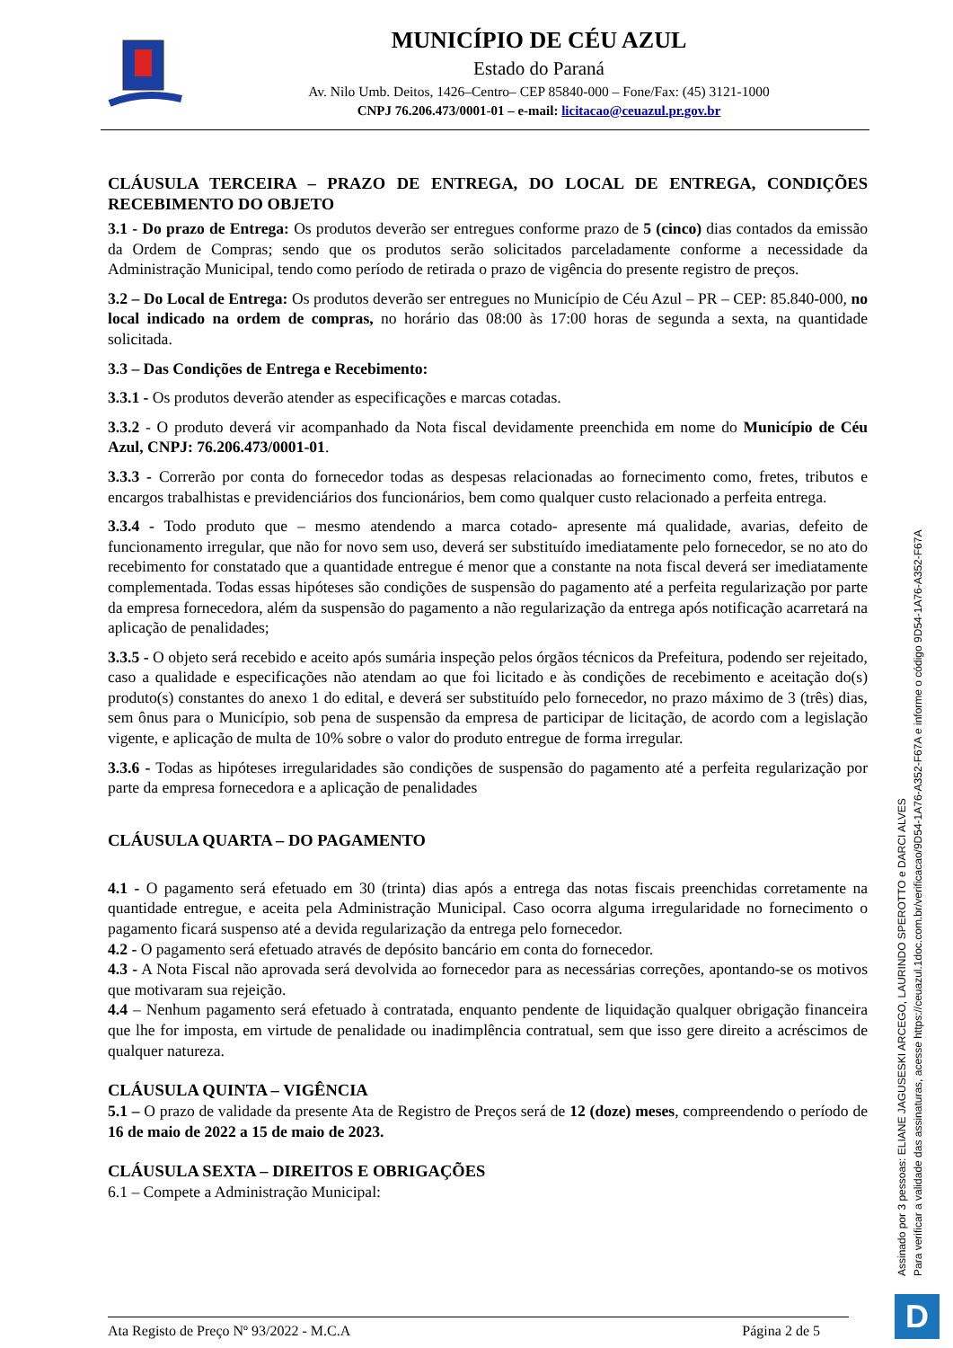MUNICÍPIO DE CÉU AZUL
Estado do Paraná
Av. Nilo Umb. Deitos, 1426–Centro– CEP 85840-000 – Fone/Fax: (45) 3121-1000
CNPJ 76.206.473/0001-01 – e-mail: licitacao@ceuazul.pr.gov.br
CLÁUSULA TERCEIRA – PRAZO DE ENTREGA, DO LOCAL DE ENTREGA, CONDIÇÕES RECEBIMENTO DO OBJETO
3.1 - Do prazo de Entrega: Os produtos deverão ser entregues conforme prazo de 5 (cinco) dias contados da emissão da Ordem de Compras; sendo que os produtos serão solicitados parceladamente conforme a necessidade da Administração Municipal, tendo como período de retirada o prazo de vigência do presente registro de preços.
3.2 – Do Local de Entrega: Os produtos deverão ser entregues no Município de Céu Azul – PR – CEP: 85.840-000, no local indicado na ordem de compras, no horário das 08:00 às 17:00 horas de segunda a sexta, na quantidade solicitada.
3.3 – Das Condições de Entrega e Recebimento:
3.3.1 - Os produtos deverão atender as especificações e marcas cotadas.
3.3.2 - O produto deverá vir acompanhado da Nota fiscal devidamente preenchida em nome do Município de Céu Azul, CNPJ: 76.206.473/0001-01.
3.3.3 - Correrão por conta do fornecedor todas as despesas relacionadas ao fornecimento como, fretes, tributos e encargos trabalhistas e previdenciários dos funcionários, bem como qualquer custo relacionado a perfeita entrega.
3.3.4 - Todo produto que – mesmo atendendo a marca cotado- apresente má qualidade, avarias, defeito de funcionamento irregular, que não for novo sem uso, deverá ser substituído imediatamente pelo fornecedor, se no ato do recebimento for constatado que a quantidade entregue é menor que a constante na nota fiscal deverá ser imediatamente complementada. Todas essas hipóteses são condições de suspensão do pagamento até a perfeita regularização por parte da empresa fornecedora, além da suspensão do pagamento a não regularização da entrega após notificação acarretará na aplicação de penalidades;
3.3.5 - O objeto será recebido e aceito após sumária inspeção pelos órgãos técnicos da Prefeitura, podendo ser rejeitado, caso a qualidade e especificações não atendam ao que foi licitado e às condições de recebimento e aceitação do(s) produto(s) constantes do anexo 1 do edital, e deverá ser substituído pelo fornecedor, no prazo máximo de 3 (três) dias, sem ônus para o Município, sob pena de suspensão da empresa de participar de licitação, de acordo com a legislação vigente, e aplicação de multa de 10% sobre o valor do produto entregue de forma irregular.
3.3.6 - Todas as hipóteses irregularidades são condições de suspensão do pagamento até a perfeita regularização por parte da empresa fornecedora e a aplicação de penalidades
CLÁUSULA QUARTA – DO PAGAMENTO
4.1 - O pagamento será efetuado em 30 (trinta) dias após a entrega das notas fiscais preenchidas corretamente na quantidade entregue, e aceita pela Administração Municipal. Caso ocorra alguma irregularidade no fornecimento o pagamento ficará suspenso até a devida regularização da entrega pelo fornecedor.
4.2 - O pagamento será efetuado através de depósito bancário em conta do fornecedor.
4.3 - A Nota Fiscal não aprovada será devolvida ao fornecedor para as necessárias correções, apontando-se os motivos que motivaram sua rejeição.
4.4 – Nenhum pagamento será efetuado à contratada, enquanto pendente de liquidação qualquer obrigação financeira que lhe for imposta, em virtude de penalidade ou inadimplência contratual, sem que isso gere direito a acréscimos de qualquer natureza.
CLÁUSULA QUINTA – VIGÊNCIA
5.1 – O prazo de validade da presente Ata de Registro de Preços será de 12 (doze) meses, compreendendo o período de 16 de maio de 2022 a 15 de maio de 2023.
CLÁUSULA SEXTA – DIREITOS E OBRIGAÇÕES
6.1 – Compete a Administração Municipal:
Ata Registo de Preço Nº 93/2022 - M.C.A Página 2 de 5
Assinado por 3 pessoas: ELIANE JAGUSESKI ARCEGO, LAURINDO SPEROTTO e DARCI ALVES
Para verificar a validade das assinaturas, acesse https://ceuazul.1doc.com.br/verificacao/9D54-1A76-A352-F67A e informe o código 9D54-1A76-A352-F67A
D